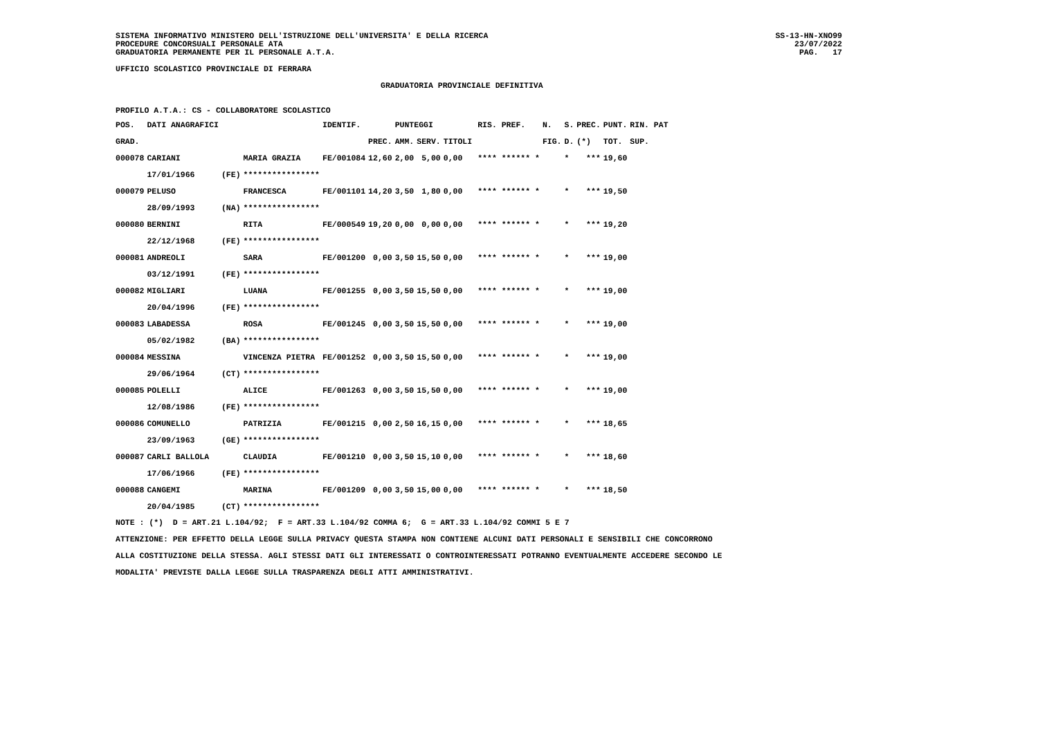SISTEMA INFORMATIVO MINISTERO DELL'ISTRUZIONE DELL'UNIVERSITA' E DELLA RICERCA
PROCEDURE CONCORSUALI PERSONALE ATA
GRADUATORIA PERMANENTE PER IL PERSONALE A.T.A.
SS-13-HN-XNO99
23/07/2022
PAG.   17
UFFICIO SCOLASTICO PROVINCIALE DI FERRARA
GRADUATORIA PROVINCIALE DEFINITIVA
PROFILO A.T.A.: CS - COLLABORATORE SCOLASTICO
| POS. | DATI ANAGRAFICI | | | IDENTIF. | | PUNTEGGI | | | | RIS. PREF. | N. | S. | PREC. | PUNT. | RIN. PAT |
| --- | --- | --- | --- | --- | --- | --- | --- | --- | --- | --- | --- | --- | --- | --- | --- |
| GRAD. | | | | | PREC. | AMM. | SERV. | TITOLI | | | FIG. | D. | (*) | TOT. | SUP. |
| 000078 | CARIANI | | MARIA GRAZIA | FE/001084 | 12,60 | 2,00 | 5,00 | 0,00 | | **** ****** * | | * | *** | 19,60 | |
| | 17/01/1966 | (FE) | **************** | | | | | | | | | | | | |
| 000079 | PELUSO | | FRANCESCA | FE/001101 | 14,20 | 3,50 | 1,80 | 0,00 | | **** ****** * | | * | *** | 19,50 | |
| | 28/09/1993 | (NA) | **************** | | | | | | | | | | | | |
| 000080 | BERNINI | | RITA | FE/000549 | 19,20 | 0,00 | 0,00 | 0,00 | | **** ****** * | | * | *** | 19,20 | |
| | 22/12/1968 | (FE) | **************** | | | | | | | | | | | | |
| 000081 | ANDREOLI | | SARA | FE/001200 | 0,00 | 3,50 | 15,50 | 0,00 | | **** ****** * | | * | *** | 19,00 | |
| | 03/12/1991 | (FE) | **************** | | | | | | | | | | | | |
| 000082 | MIGLIARI | | LUANA | FE/001255 | 0,00 | 3,50 | 15,50 | 0,00 | | **** ****** * | | * | *** | 19,00 | |
| | 20/04/1996 | (FE) | **************** | | | | | | | | | | | | |
| 000083 | LABADESSA | | ROSA | FE/001245 | 0,00 | 3,50 | 15,50 | 0,00 | | **** ****** * | | * | *** | 19,00 | |
| | 05/02/1982 | (BA) | **************** | | | | | | | | | | | | |
| 000084 | MESSINA | | VINCENZA PIETRA | FE/001252 | 0,00 | 3,50 | 15,50 | 0,00 | | **** ****** * | | * | *** | 19,00 | |
| | 29/06/1964 | (CT) | **************** | | | | | | | | | | | | |
| 000085 | POLELLI | | ALICE | FE/001263 | 0,00 | 3,50 | 15,50 | 0,00 | | **** ****** * | | * | *** | 19,00 | |
| | 12/08/1986 | (FE) | **************** | | | | | | | | | | | | |
| 000086 | COMUNELLO | | PATRIZIA | FE/001215 | 0,00 | 2,50 | 16,15 | 0,00 | | **** ****** * | | * | *** | 18,65 | |
| | 23/09/1963 | (GE) | **************** | | | | | | | | | | | | |
| 000087 | CARLI BALLOLA | | CLAUDIA | FE/001210 | 0,00 | 3,50 | 15,10 | 0,00 | | **** ****** * | | * | *** | 18,60 | |
| | 17/06/1966 | (FE) | **************** | | | | | | | | | | | | |
| 000088 | CANGEMI | | MARINA | FE/001209 | 0,00 | 3,50 | 15,00 | 0,00 | | **** ****** * | | * | *** | 18,50 | |
| | 20/04/1985 | (CT) | **************** | | | | | | | | | | | | |
NOTE : (*)  D = ART.21 L.104/92;  F = ART.33 L.104/92 COMMA 6;  G = ART.33 L.104/92 COMMI 5 E 7
ATTENZIONE: PER EFFETTO DELLA LEGGE SULLA PRIVACY QUESTA STAMPA NON CONTIENE ALCUNI DATI PERSONALI E SENSIBILI CHE CONCORRONO
ALLA COSTITUZIONE DELLA STESSA. AGLI STESSI DATI GLI INTERESSATI O CONTROINTERESSATI POTRANNO EVENTUALMENTE ACCEDERE SECONDO LE
MODALITA' PREVISTE DALLA LEGGE SULLA TRASPARENZA DEGLI ATTI AMMINISTRATIVI.